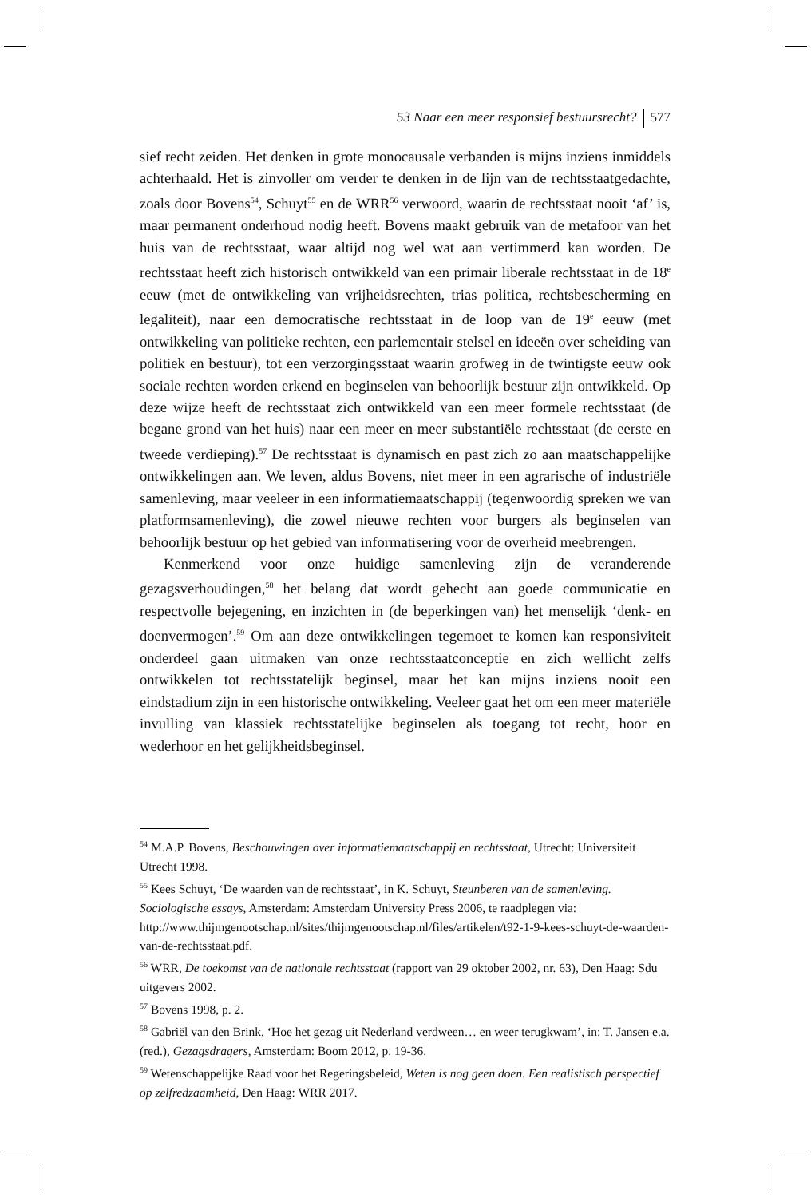53 Naar een meer responsief bestuursrecht? 577
sief recht zeiden. Het denken in grote monocausale verbanden is mijns inziens inmiddels achterhaald. Het is zinvoller om verder te denken in de lijn van de rechtsstaatgedachte, zoals door Bovens<sup>54</sup>, Schuyt<sup>55</sup> en de WRR<sup>56</sup> verwoord, waarin de rechtsstaat nooit ‘af’ is, maar permanent onderhoud nodig heeft. Bovens maakt gebruik van de metafoor van het huis van de rechtsstaat, waar altijd nog wel wat aan vertimmerd kan worden. De rechtsstaat heeft zich historisch ontwikkeld van een primair liberale rechtsstaat in de 18<sup>e</sup> eeuw (met de ontwikkeling van vrijheidsrechten, trias politica, rechtsbescherming en legaliteit), naar een democratische rechtsstaat in de loop van de 19<sup>e</sup> eeuw (met ontwikkeling van politieke rechten, een parlementair stelsel en ideeën over scheiding van politiek en bestuur), tot een verzorgingsstaat waarin grofweg in de twintigste eeuw ook sociale rechten worden erkend en beginselen van behoorlijk bestuur zijn ontwikkeld. Op deze wijze heeft de rechtsstaat zich ontwikkeld van een meer formele rechtsstaat (de begane grond van het huis) naar een meer en meer substantiële rechtsstaat (de eerste en tweede verdieping).<sup>57</sup> De rechtsstaat is dynamisch en past zich zo aan maatschappelijke ontwikkelingen aan. We leven, aldus Bovens, niet meer in een agrarische of industriële samenleving, maar veeleer in een informatiemaatschappij (tegenwoordig spreken we van platformsamenleving), die zowel nieuwe rechten voor burgers als beginselen van behoorlijk bestuur op het gebied van informatisering voor de overheid meebrengen.
Kenmerkend voor onze huidige samenleving zijn de veranderende gezagsverhoudingen,<sup>58</sup> het belang dat wordt gehecht aan goede communicatie en respectvolle bejegening, en inzichten in (de beperkingen van) het menselijk ‘denk- en doenvermogen’.<sup>59</sup> Om aan deze ontwikkelingen tegemoet te komen kan responsiviteit onderdeel gaan uitmaken van onze rechtsstaatconceptie en zich wellicht zelfs ontwikkelen tot rechtsstatelijk beginsel, maar het kan mijns inziens nooit een eindstadium zijn in een historische ontwikkeling. Veeleer gaat het om een meer materiële invulling van klassiek rechtsstatelijke beginselen als toegang tot recht, hoor en wederhoor en het gelijkheidsbeginsel.
<sup>54</sup> M.A.P. Bovens, Beschouwingen over informatiemaatschappij en rechtsstaat, Utrecht: Universiteit Utrecht 1998.
<sup>55</sup> Kees Schuyt, ‘De waarden van de rechtsstaat’, in K. Schuyt, Steunberen van de samenleving. Sociologische essays, Amsterdam: Amsterdam University Press 2006, te raadplegen via: http://www.thijmgenootschap.nl/sites/thijmgenootschap.nl/files/artikelen/t92-1-9-kees-schuyt-de-waarden-van-de-rechtsstaat.pdf.
<sup>56</sup> WRR, De toekomst van de nationale rechtsstaat (rapport van 29 oktober 2002, nr. 63), Den Haag: Sdu uitgevers 2002.
<sup>57</sup> Bovens 1998, p. 2.
<sup>58</sup> Gabriël van den Brink, ‘Hoe het gezag uit Nederland verdween… en weer terugkwam’, in: T. Jansen e.a. (red.), Gezagsdragers, Amsterdam: Boom 2012, p. 19-36.
<sup>59</sup> Wetenschappelijke Raad voor het Regeringsbeleid, Weten is nog geen doen. Een realistisch perspectief op zelfredzaamheid, Den Haag: WRR 2017.